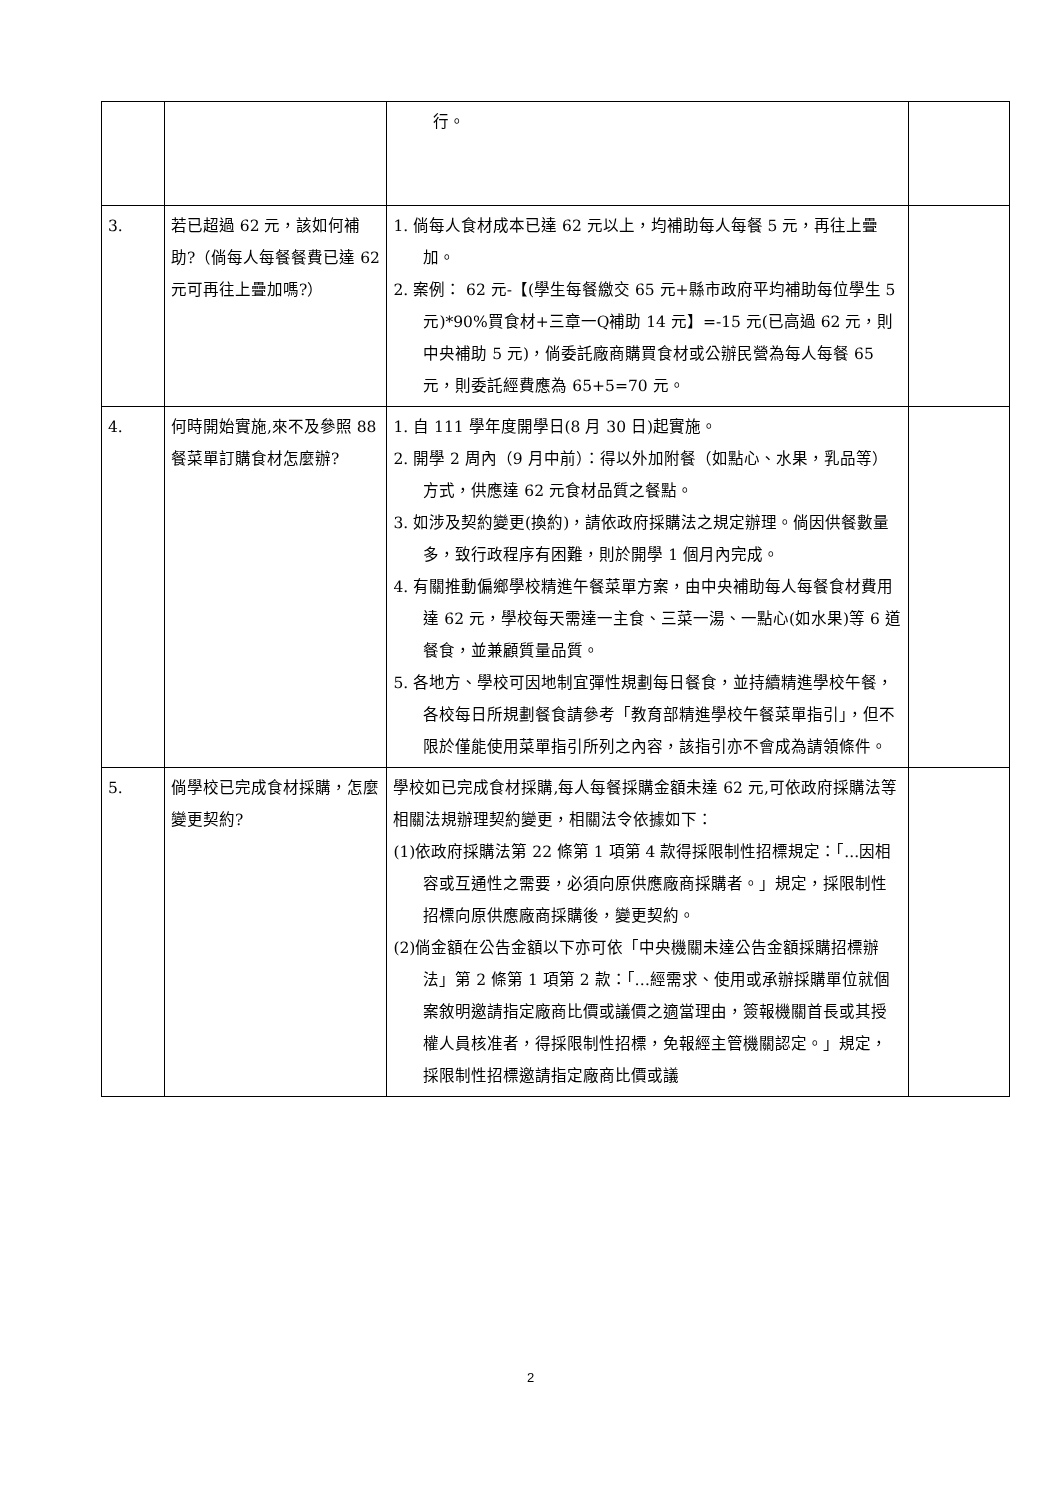| | | 行。 | |
| 3. | 若已超過 62 元，該如何補助?（倘每人每餐餐費已達 62 元可再往上疊加嗎?） | 1. 倘每人食材成本已達 62 元以上，均補助每人每餐 5 元，再往上疊加。 2. 案例： 62 元-【(學生每餐繳交 65 元+縣市政府平均補助每位學生 5 元)*90%買食材+三章一Q補助 14 元】=-15 元(已高過 62 元，則中央補助 5 元)，倘委託廠商購買食材或公辦民營為每人每餐 65 元，則委託經費應為 65+5=70 元。 | |
| 4. | 何時開始實施,來不及參照 88 餐菜單訂購食材怎麼辦? | 1. 自 111 學年度開學日(8 月 30 日)起實施。 2. 開學 2 周內（9 月中前）：得以外加附餐（如點心、水果，乳品等）方式，供應達 62 元食材品質之餐點。 3. 如涉及契約變更(換約)，請依政府採購法之規定辦理。倘因供餐數量多，致行政程序有困難，則於開學 1 個月內完成。 4. 有關推動偏鄉學校精進午餐菜單方案，由中央補助每人每餐食材費用達 62 元，學校每天需達一主食、三菜一湯、一點心(如水果)等 6 道餐食，並兼顧質量品質。 5. 各地方、學校可因地制宜彈性規劃每日餐食，並持續精進學校午餐，各校每日所規劃餐食請參考「教育部精進學校午餐菜單指引」，但不限於僅能使用菜單指引所列之內容，該指引亦不會成為請領條件。 | |
| 5. | 倘學校已完成食材採購，怎麼變更契約? | 學校如已完成食材採購,每人每餐採購金額未達 62 元,可依政府採購法等相關法規辦理契約變更，相關法令依據如下： (1)依政府採購法第 22 條第 1 項第 4 款得採限制性招標規定：「...因相容或互通性之需要，必須向原供應廠商採購者。」規定，採限制性招標向原供應廠商採購後，變更契約。 (2)倘金額在公告金額以下亦可依「中央機關未達公告金額採購招標辦法」第 2 條第 1 項第 2 款：「…經需求、使用或承辦採購單位就個案敘明邀請指定廠商比價或議價之適當理由，簽報機關首長或其授權人員核准者，得採限制性招標，免報經主管機關認定。」規定，採限制性招標邀請指定廠商比價或議 | |
2